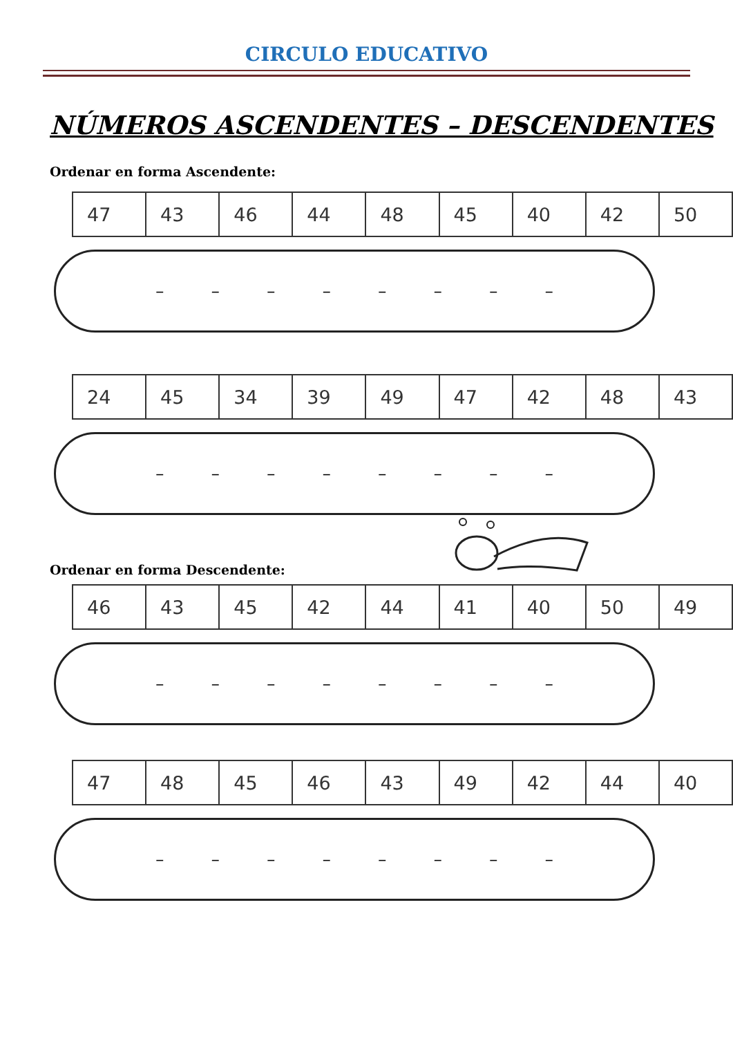CIRCULO EDUCATIVO
NÚMEROS ASCENDENTES – DESCENDENTES
Ordenar en forma Ascendente:
| 47 | 43 | 46 | 44 | 48 | 45 | 40 | 42 | 50 |
– – – – – – – –
| 24 | 45 | 34 | 39 | 49 | 47 | 42 | 48 | 43 |
– – – – – – – –
Ordenar en forma Descendente:
| 46 | 43 | 45 | 42 | 44 | 41 | 40 | 50 | 49 |
– – – – – – – –
| 47 | 48 | 45 | 46 | 43 | 49 | 42 | 44 | 40 |
– – – – – – – –